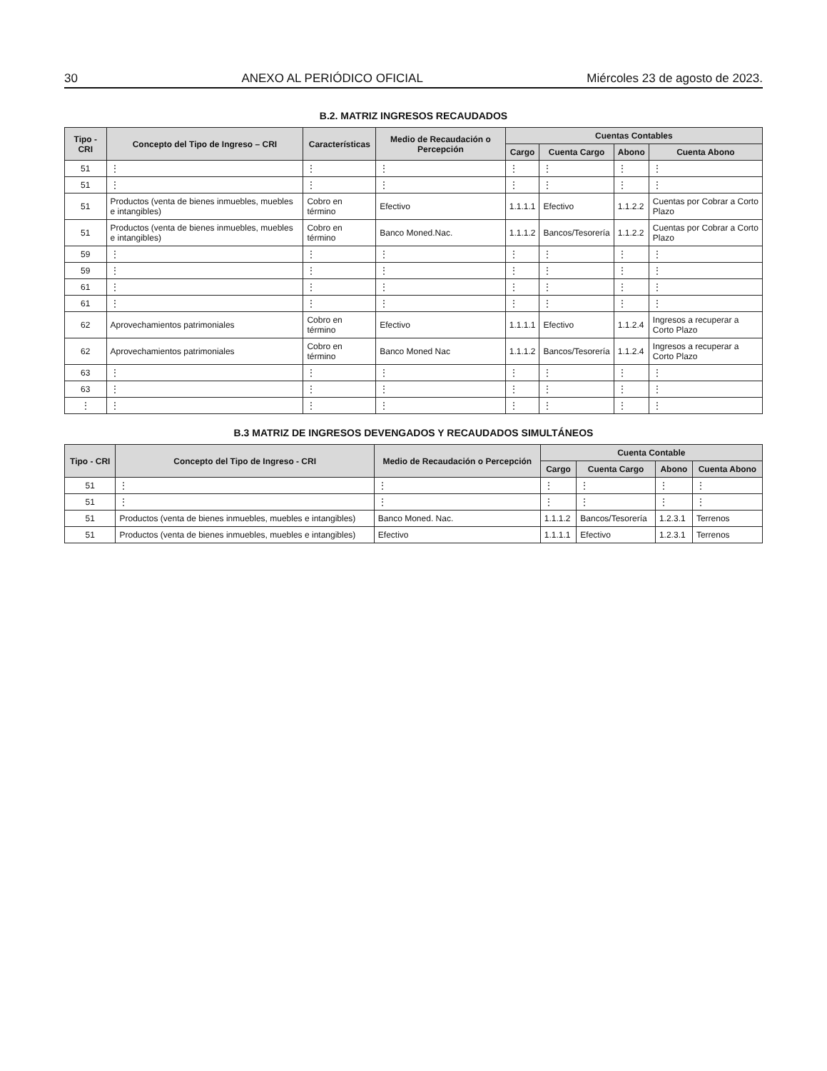30 ANEXO AL PERIÓDICO OFICIAL Miércoles 23 de agosto de 2023.
B.2. MATRIZ INGRESOS RECAUDADOS
| Tipo - CRI | Concepto del Tipo de Ingreso – CRI | Características | Medio de Recaudación o Percepción | Cuentas Contables | | | |
| --- | --- | --- | --- | --- | --- | --- | --- |
| | | | | Cargo | Cuenta Cargo | Abono | Cuenta Abono |
| 51 | ⋮ | ⋮ | ⋮ | ⋮ | ⋮ | ⋮ | ⋮ |
| 51 | ⋮ | ⋮ | ⋮ | ⋮ | ⋮ | ⋮ | ⋮ |
| 51 | Productos (venta de bienes inmuebles, muebles e intangibles) | Cobro en término | Efectivo | 1.1.1.1 | Efectivo | 1.1.2.2 | Cuentas por Cobrar a Corto Plazo |
| 51 | Productos (venta de bienes inmuebles, muebles e intangibles) | Cobro en término | Banco Moned.Nac. | 1.1.1.2 | Bancos/Tesorería | 1.1.2.2 | Cuentas por Cobrar a Corto Plazo |
| 59 | ⋮ | ⋮ | ⋮ | ⋮ | ⋮ | ⋮ | ⋮ |
| 59 | ⋮ | ⋮ | ⋮ | ⋮ | ⋮ | ⋮ | ⋮ |
| 61 | ⋮ | ⋮ | ⋮ | ⋮ | ⋮ | ⋮ | ⋮ |
| 61 | ⋮ | ⋮ | ⋮ | ⋮ | ⋮ | ⋮ | ⋮ |
| 62 | Aprovechamientos patrimoniales | Cobro en término | Efectivo | 1.1.1.1 | Efectivo | 1.1.2.4 | Ingresos a recuperar a Corto Plazo |
| 62 | Aprovechamientos patrimoniales | Cobro en término | Banco Moned Nac | 1.1.1.2 | Bancos/Tesorería | 1.1.2.4 | Ingresos a recuperar a Corto Plazo |
| 63 | ⋮ | ⋮ | ⋮ | ⋮ | ⋮ | ⋮ | ⋮ |
| 63 | ⋮ | ⋮ | ⋮ | ⋮ | ⋮ | ⋮ | ⋮ |
| ⋮ | ⋮ | ⋮ | ⋮ | ⋮ | ⋮ | ⋮ | ⋮ |
B.3 MATRIZ DE INGRESOS DEVENGADOS Y RECAUDADOS SIMULTÁNEOS
| Tipo - CRI | Concepto del Tipo de Ingreso - CRI | Medio de Recaudación o Percepción | Cuenta Contable | | | |
| --- | --- | --- | --- | --- | --- | --- |
| | | | Cargo | Cuenta Cargo | Abono | Cuenta Abono |
| 51 | ⋮ | ⋮ | ⋮ | ⋮ | ⋮ | ⋮ |
| 51 | ⋮ | ⋮ | ⋮ | ⋮ | ⋮ | ⋮ |
| 51 | Productos (venta de bienes inmuebles, muebles e intangibles) | Banco Moned. Nac. | 1.1.1.2 | Bancos/Tesorería | 1.2.3.1 | Terrenos |
| 51 | Productos (venta de bienes inmuebles, muebles e intangibles) | Efectivo | 1.1.1.1 | Efectivo | 1.2.3.1 | Terrenos |